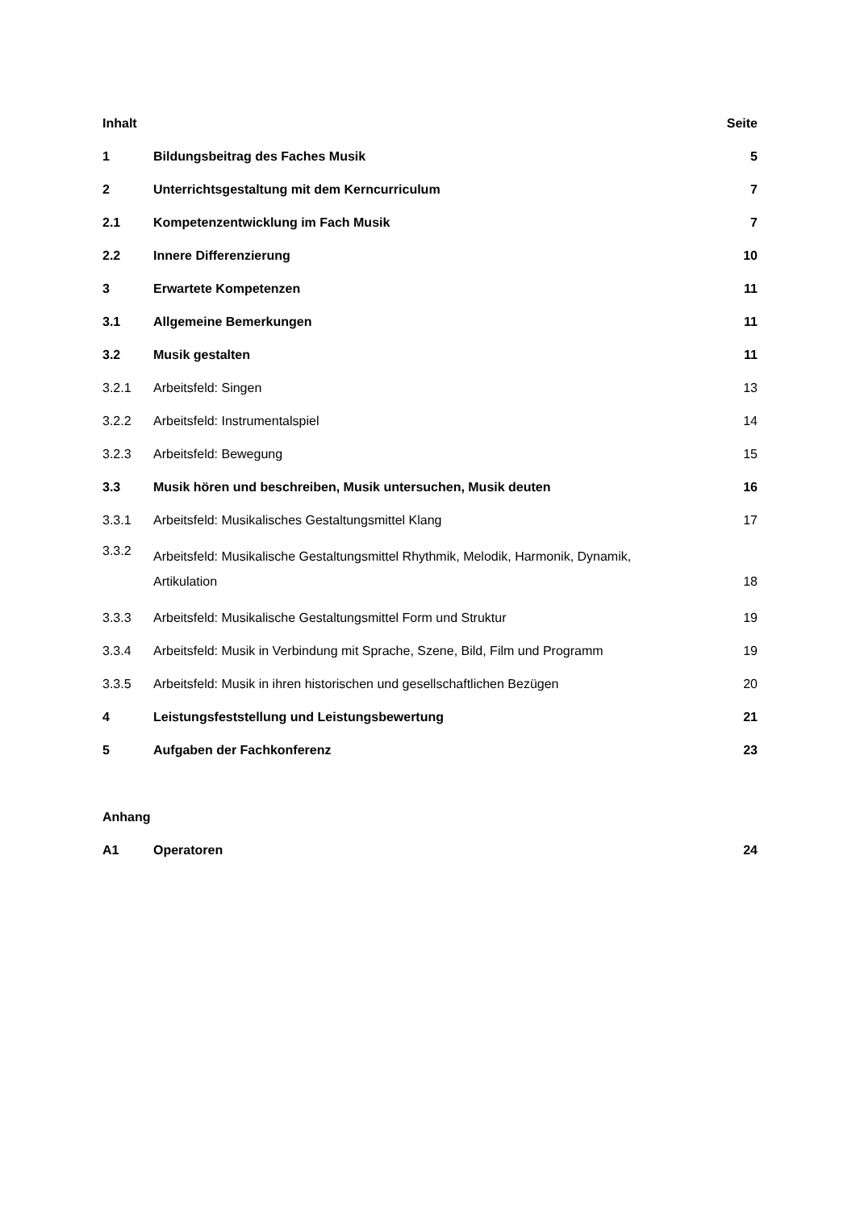| Inhalt | | Seite |
| 1 | Bildungsbeitrag des Faches Musik | 5 |
| 2 | Unterrichtsgestaltung mit dem Kerncurriculum | 7 |
| 2.1 | Kompetenzentwicklung im Fach Musik | 7 |
| 2.2 | Innere Differenzierung | 10 |
| 3 | Erwartete Kompetenzen | 11 |
| 3.1 | Allgemeine Bemerkungen | 11 |
| 3.2 | Musik gestalten | 11 |
| 3.2.1 | Arbeitsfeld: Singen | 13 |
| 3.2.2 | Arbeitsfeld: Instrumentalspiel | 14 |
| 3.2.3 | Arbeitsfeld: Bewegung | 15 |
| 3.3 | Musik hören und beschreiben, Musik untersuchen, Musik deuten | 16 |
| 3.3.1 | Arbeitsfeld: Musikalisches Gestaltungsmittel Klang | 17 |
| 3.3.2 | Arbeitsfeld: Musikalische Gestaltungsmittel Rhythmik, Melodik, Harmonik, Dynamik, Artikulation | 18 |
| 3.3.3 | Arbeitsfeld: Musikalische Gestaltungsmittel Form und Struktur | 19 |
| 3.3.4 | Arbeitsfeld: Musik in Verbindung mit Sprache, Szene, Bild, Film und Programm | 19 |
| 3.3.5 | Arbeitsfeld: Musik in ihren historischen und gesellschaftlichen Bezügen | 20 |
| 4 | Leistungsfeststellung und Leistungsbewertung | 21 |
| 5 | Aufgaben der Fachkonferenz | 23 |
| Anhang | | |
| A1 | Operatoren | 24 |